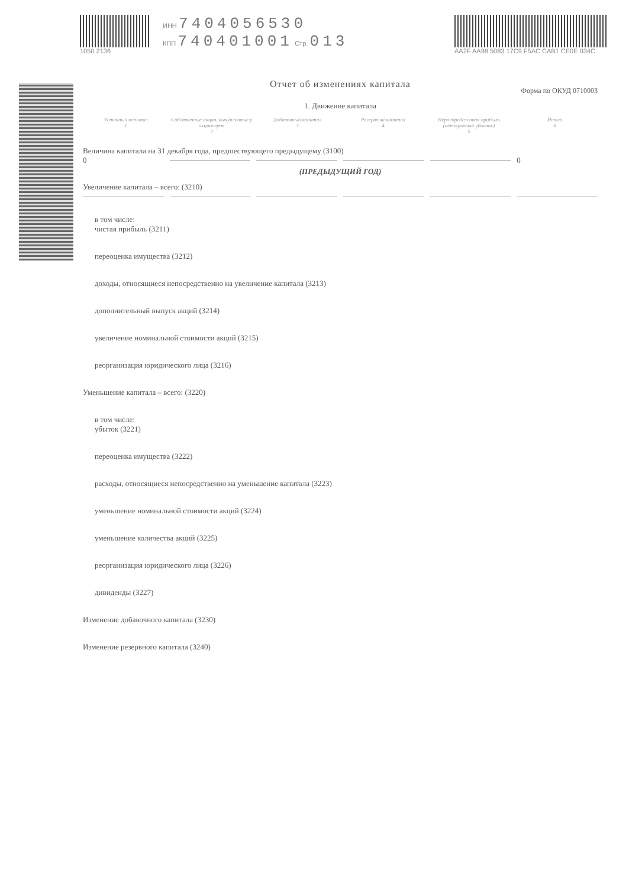1050 2136 ИНН 7404056530
КПП 740401001 Стр. 013
AA2F AA98 5083 17C9 F5AC CAB1 CE0E 034C
Отчет об изменениях капитала
Форма по ОКУД 0710003
1. Движение капитала
Уставный капитал
1
Собственные акции, выкупленные у акционеров
2
Добавочный капитал
3
Резервный капитал
4
Нераспределенная прибыль (непокрытый убыток)
5
Итого
6
Величина капитала на 31 декабря года, предшествующего предыдущему (3100)
0 0
(ПРЕДЫДУЩИЙ ГОД)
Увеличение капитала – всего: (3210)
в том числе:
чистая прибыль (3211)
переоценка имущества (3212)
доходы, относящиеся непосредственно на увеличение капитала (3213)
дополнительный выпуск акций (3214)
увеличение номинальной стоимости акций (3215)
реорганизация юридического лица (3216)
Уменьшение капитала – всего: (3220)
в том числе:
убыток (3221)
переоценка имущества (3222)
расходы, относящиеся непосредственно на уменьшение капитала (3223)
уменьшение номинальной стоимости акций (3224)
уменьшение количества акций (3225)
реорганизация юридического лица (3226)
дивиденды (3227)
Изменение добавочного капитала (3230)
Изменение резервного капитала (3240)